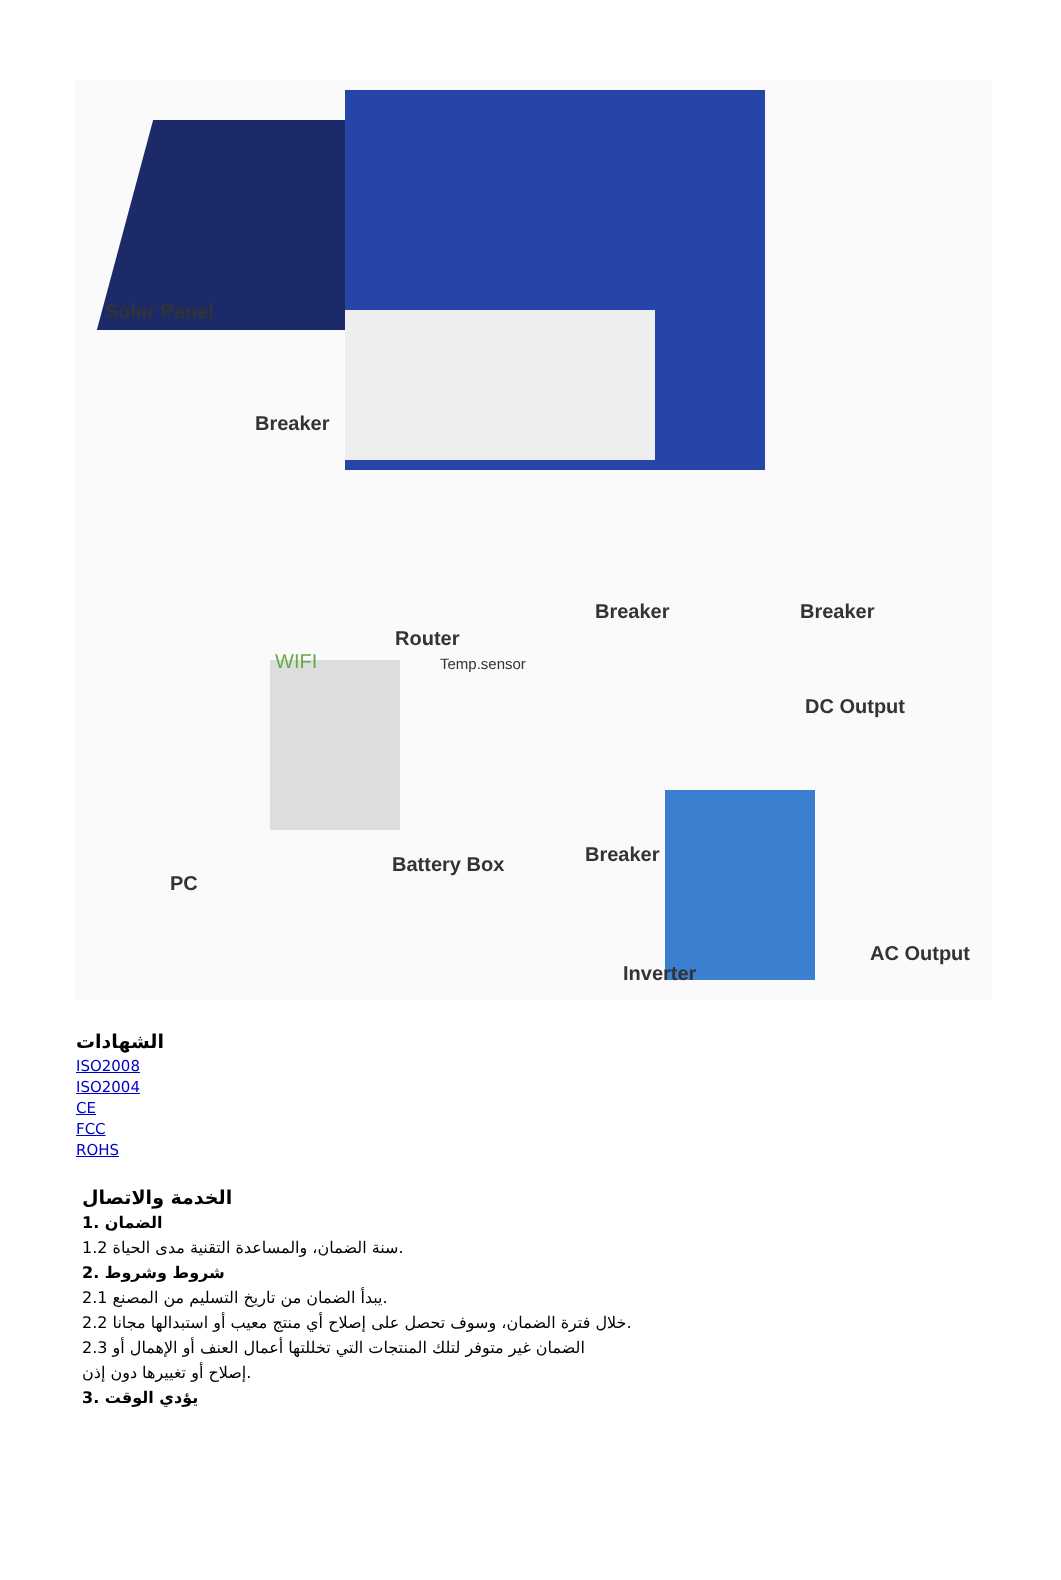Solar Panel
Breaker
Breaker Breaker
Router
WIFI Temp.sensor
DC Output
Breaker Battery Box
PC
AC Output
Inverter
الشهادات
ISO2008
ISO2004
CE
FCC
ROHS
الخدمة والاتصال
1. الضمان
1.2 سنة الضمان، والمساعدة التقنية مدى الحياة.
2. شروط وشروط
2.1 يبدأ الضمان من تاريخ التسليم من المصنع.
2.2 خلال فترة الضمان، وسوف تحصل على إصلاح أي منتج معيب أو استبدالها مجانا.
2.3 الضمان غير متوفر لتلك المنتجات التي تخللتها أعمال العنف أو الإهمال أو
إصلاح أو تغييرها دون إذن.
3. يؤدي الوقت